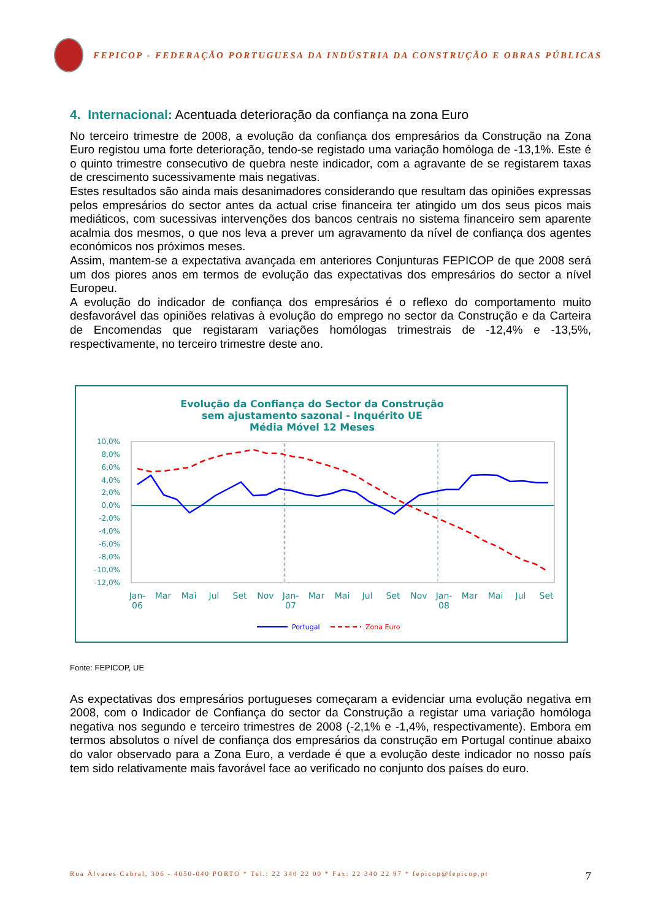FEPICOP - FEDERAÇÃO PORTUGUESA DA INDÚSTRIA DA CONSTRUÇÃO E OBRAS PÚBLICAS
4. Internacional: Acentuada deterioração da confiança na zona Euro
No terceiro trimestre de 2008, a evolução da confiança dos empresários da Construção na Zona Euro registou uma forte deterioração, tendo-se registado uma variação homóloga de -13,1%. Este é o quinto trimestre consecutivo de quebra neste indicador, com a agravante de se registarem taxas de crescimento sucessivamente mais negativas.
Estes resultados são ainda mais desanimadores considerando que resultam das opiniões expressas pelos empresários do sector antes da actual crise financeira ter atingido um dos seus picos mais mediáticos, com sucessivas intervenções dos bancos centrais no sistema financeiro sem aparente acalmia dos mesmos, o que nos leva a prever um agravamento da nível de confiança dos agentes económicos nos próximos meses.
Assim, mantem-se a expectativa avançada em anteriores Conjunturas FEPICOP de que 2008 será um dos piores anos em termos de evolução das expectativas dos empresários do sector a nível Europeu.
A evolução do indicador de confiança dos empresários é o reflexo do comportamento muito desfavorável das opiniões relativas à evolução do emprego no sector da Construção e da Carteira de Encomendas que registaram variações homólogas trimestrais de -12,4% e -13,5%, respectivamente, no terceiro trimestre deste ano.
Evolução da Confiança do Sector da Construção
sem ajustamento sazonal - Inquérito UE
Média Móvel 12 Meses
10,0%
8,0%
6,0%
4,0%
2,0%
0,0%
-2,0%
-4,0%
-6,0%
-8,0%
-10,0%
-12,0%
Jan-
06
Mar
Mai
Jul
Set
Nov
Jan-
07
Mar
Mai
Jul
Set
Nov
Jan-
08
Mar
Mai
Jul
Set
Portugal
Zona Euro
Fonte: FEPICOP, UE
As expectativas dos empresários portugueses começaram a evidenciar uma evolução negativa em 2008, com o Indicador de Confiança do sector da Construção a registar uma variação homóloga negativa nos segundo e terceiro trimestres de 2008 (-2,1% e -1,4%, respectivamente). Embora em termos absolutos o nível de confiança dos empresários da construção em Portugal continue abaixo do valor observado para a Zona Euro, a verdade é que a evolução deste indicador no nosso país tem sido relativamente mais favorável face ao verificado no conjunto dos países do euro.
Rua Álvares Cabral, 306 - 4050-040 PORTO * Tel.: 22 340 22 00 * Fax: 22 340 22 97 * fepicop@fepicop.pt 7